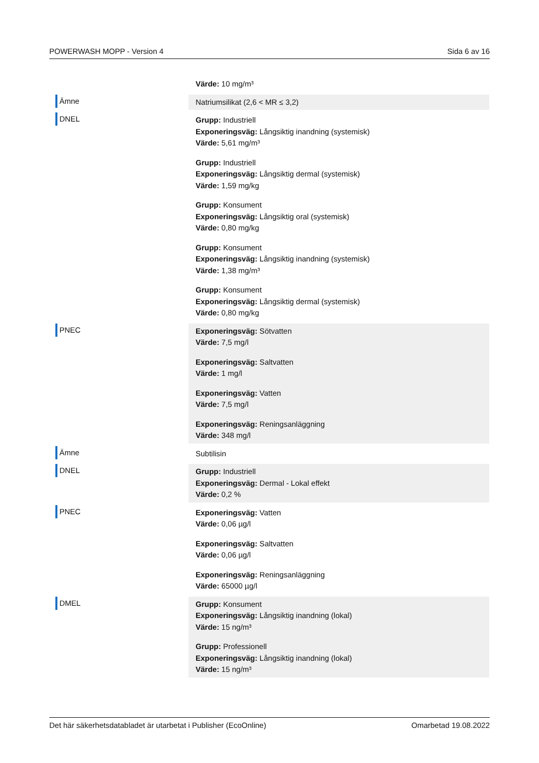POWERWASH MOPP - Version 4 Sida 6 av 16
| | Värde: 10 mg/m³ |
| Ämne | Natriumsilikat (2,6 < MR ≤ 3,2) |
| DNEL | Grupp: Industriell Exponeringsväg: Långsiktig inandning (systemisk) Värde: 5,61 mg/m³ Grupp: Industriell Exponeringsväg: Långsiktig dermal (systemisk) Värde: 1,59 mg/kg Grupp: Konsument Exponeringsväg: Långsiktig oral (systemisk) Värde: 0,80 mg/kg Grupp: Konsument Exponeringsväg: Långsiktig inandning (systemisk) Värde: 1,38 mg/m³ Grupp: Konsument Exponeringsväg: Långsiktig dermal (systemisk) Värde: 0,80 mg/kg |
| PNEC | Exponeringsväg: Sötvatten Värde: 7,5 mg/l Exponeringsväg: Saltvatten Värde: 1 mg/l Exponeringsväg: Vatten Värde: 7,5 mg/l Exponeringsväg: Reningsanläggning Värde: 348 mg/l |
| Ämne | Subtilisin |
| DNEL | Grupp: Industriell Exponeringsväg: Dermal - Lokal effekt Värde: 0,2 % |
| PNEC | Exponeringsväg: Vatten Värde: 0,06 µg/l Exponeringsväg: Saltvatten Värde: 0,06 µg/l Exponeringsväg: Reningsanläggning Värde: 65000 µg/l |
| DMEL | Grupp: Konsument Exponeringsväg: Långsiktig inandning (lokal) Värde: 15 ng/m³ Grupp: Professionell Exponeringsväg: Långsiktig inandning (lokal) Värde: 15 ng/m³ |
Det här säkerhetsdatabladet är utarbetat i Publisher (EcoOnline) Omarbetad 19.08.2022